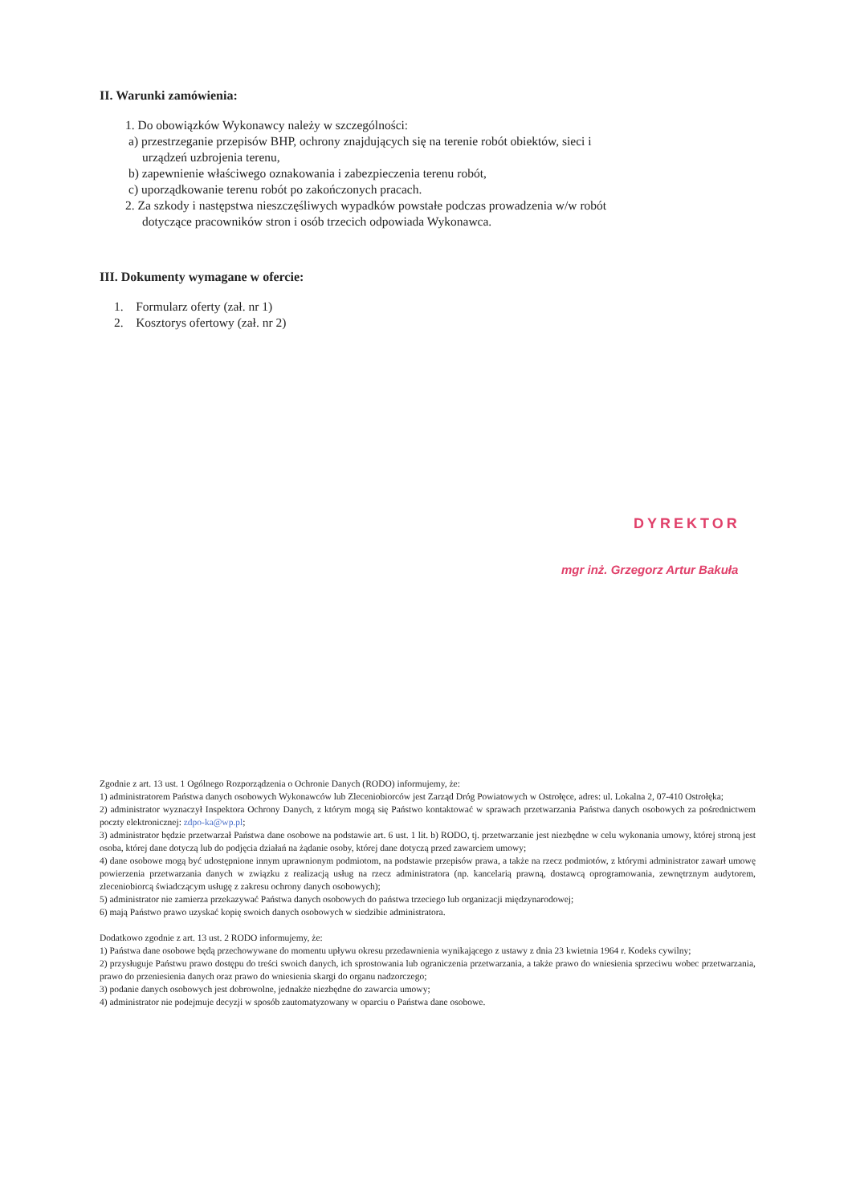II. Warunki zamówienia:
1. Do obowiązków Wykonawcy należy w szczególności:
a) przestrzeganie przepisów BHP, ochrony znajdujących się na terenie robót obiektów, sieci i
urządzeń uzbrojenia terenu,
b) zapewnienie właściwego oznakowania i zabezpieczenia terenu robót,
c) uporządkowanie terenu robót po zakończonych pracach.
2. Za szkody i następstwa nieszczęśliwych wypadków powstałe podczas prowadzenia w/w robót
dotyczące pracowników stron i osób trzecich odpowiada Wykonawca.
III. Dokumenty wymagane w ofercie:
1. Formularz oferty (zał. nr 1)
2. Kosztorys ofertowy (zał. nr 2)
DYREKTOR
mgr inż. Grzegorz Artur Bakuła
Zgodnie z art. 13 ust. 1 Ogólnego Rozporządzenia o Ochronie Danych (RODO) informujemy, że:
1) administratorem Państwa danych osobowych Wykonawców lub Zleceniobiorców jest Zarząd Dróg Powiatowych w Ostrołęce, adres: ul. Lokalna 2, 07-410 Ostrołęka;
2) administrator wyznaczył Inspektora Ochrony Danych, z którym mogą się Państwo kontaktować w sprawach przetwarzania Państwa danych osobowych za pośrednictwem poczty elektronicznej: zdpo-ka@wp.pl;
3) administrator będzie przetwarzał Państwa dane osobowe na podstawie art. 6 ust. 1 lit. b) RODO, tj. przetwarzanie jest niezbędne w celu wykonania umowy, której stroną jest osoba, której dane dotyczą lub do podjęcia działań na żądanie osoby, której dane dotyczą przed zawarciem umowy;
4) dane osobowe mogą być udostępnione innym uprawnionym podmiotom, na podstawie przepisów prawa, a także na rzecz podmiotów, z którymi administrator zawarł umowę powierzenia przetwarzania danych w związku z realizacją usług na rzecz administratora (np. kancelarią prawną, dostawcą oprogramowania, zewnętrznym audytorem, zleceniobiorcą świadczącym usługę z zakresu ochrony danych osobowych);
5) administrator nie zamierza przekazywać Państwa danych osobowych do państwa trzeciego lub organizacji międzynarodowej;
6) mają Państwo prawo uzyskać kopię swoich danych osobowych w siedzibie administratora.
Dodatkowo zgodnie z art. 13 ust. 2 RODO informujemy, że:
1) Państwa dane osobowe będą przechowywane do momentu upływu okresu przedawnienia wynikającego z ustawy z dnia 23 kwietnia 1964 r. Kodeks cywilny;
2) przysługuje Państwu prawo dostępu do treści swoich danych, ich sprostowania lub ograniczenia przetwarzania, a także prawo do wniesienia sprzeciwu wobec przetwarzania, prawo do przeniesienia danych oraz prawo do wniesienia skargi do organu nadzorczego;
3) podanie danych osobowych jest dobrowolne, jednakże niezbędne do zawarcia umowy;
4) administrator nie podejmuje decyzji w sposób zautomatyzowany w oparciu o Państwa dane osobowe.